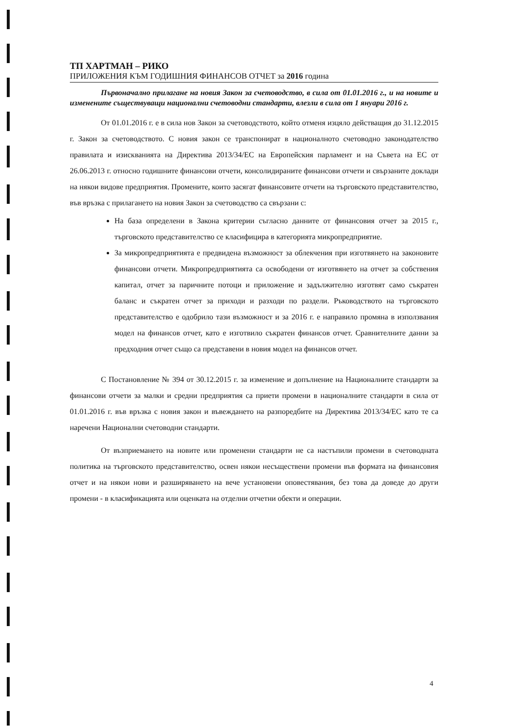ТП ХАРТМАН – РИКО
ПРИЛОЖЕНИЯ КЪМ ГОДИШНИЯ ФИНАНСОВ ОТЧЕТ за 2016 година
Първоначално прилагане на новия Закон за счетоводство, в сила от 01.01.2016 г., и на новите и изменените съществуващи национални счетоводни стандарти, влезли в сила от 1 януари 2016 г.
От 01.01.2016 г. е в сила нов Закон за счетоводството, който отменя изцяло действащия до 31.12.2015 г. Закон за счетоводството. С новия закон се транспонират в националното счетоводно законодателство правилата и изискванията на Директива 2013/34/ЕС на Европейския парламент и на Съвета на ЕС от 26.06.2013 г. относно годишните финансови отчети, консолидираните финансови отчети и свързаните доклади на някои видове предприятия. Промените, които засягат финансовите отчети на търговското представителство, във връзка с прилагането на новия Закон за счетоводство са свързани с:
На база определени в Закона критерии съгласно данните от финансовия отчет за 2015 г., търговското представителство се класифицира в категорията микропредприятие.
За микропредприятията е предвидена възможност за облекчения при изготвянето на законовите финансови отчети. Микропредприятията са освободени от изготвянето на отчет за собствения капитал, отчет за паричните потоци и приложение и задължително изготвят само съкратен баланс и съкратен отчет за приходи и разходи по раздели. Ръководството на търговското представителство е одобрило тази възможност и за 2016 г. е направило промяна в използвания модел на финансов отчет, като е изготвило съкратен финансов отчет. Сравнителните данни за предходния отчет също са представени в новия модел на финансов отчет.
С Постановление № 394 от 30.12.2015 г. за изменение и допълнение на Националните стандарти за финансови отчети за малки и средни предприятия са приети промени в националните стандарти в сила от 01.01.2016 г. във връзка с новия закон и въвеждането на разпоредбите на Директива 2013/34/ЕС като те са наречени Национални счетоводни стандарти.
От възприемането на новите или променени стандарти не са настъпили промени в счетоводната политика на търговското представителство, освен някои несъществени промени във формата на финансовия отчет и на някои нови и разширяването на вече установени оповестявания, без това да доведе до други промени - в класификацията или оценката на отделни отчетни обекти и операции.
4